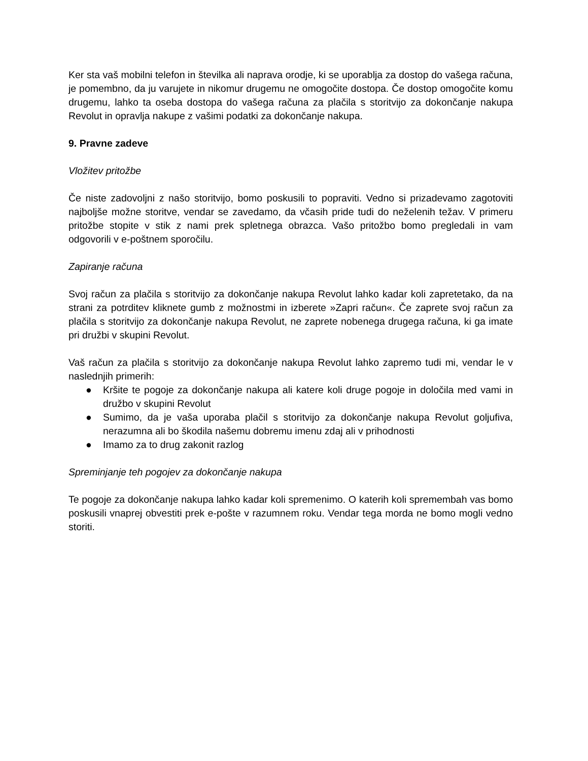Ker sta vaš mobilni telefon in številka ali naprava orodje, ki se uporablja za dostop do vašega računa, je pomembno, da ju varujete in nikomur drugemu ne omogočite dostopa. Če dostop omogočite komu drugemu, lahko ta oseba dostopa do vašega računa za plačila s storitvijo za dokončanje nakupa Revolut in opravlja nakupe z vašimi podatki za dokončanje nakupa.
9. Pravne zadeve
Vložitev pritožbe
Če niste zadovoljni z našo storitvijo, bomo poskusili to popraviti. Vedno si prizadevamo zagotoviti najboljše možne storitve, vendar se zavedamo, da včasih pride tudi do neželenih težav. V primeru pritožbe stopite v stik z nami prek spletnega obrazca. Vašo pritožbo bomo pregledali in vam odgovorili v e-poštnem sporočilu.
Zapiranje računa
Svoj račun za plačila s storitvijo za dokončanje nakupa Revolut lahko kadar koli zapretetako, da na strani za potrditev kliknete gumb z možnostmi in izberete »Zapri račun«. Če zaprete svoj račun za plačila s storitvijo za dokončanje nakupa Revolut, ne zaprete nobenega drugega računa, ki ga imate pri družbi v skupini Revolut.
Vaš račun za plačila s storitvijo za dokončanje nakupa Revolut lahko zapremo tudi mi, vendar le v naslednjih primerih:
● Kršite te pogoje za dokončanje nakupa ali katere koli druge pogoje in določila med vami in družbo v skupini Revolut
● Sumimo, da je vaša uporaba plačil s storitvijo za dokončanje nakupa Revolut goljufiva, nerazumna ali bo škodila našemu dobremu imenu zdaj ali v prihodnosti
● Imamo za to drug zakonit razlog
Spreminjanje teh pogojev za dokončanje nakupa
Te pogoje za dokončanje nakupa lahko kadar koli spremenimo. O katerih koli spremembah vas bomo poskusili vnaprej obvestiti prek e-pošte v razumnem roku. Vendar tega morda ne bomo mogli vedno storiti.